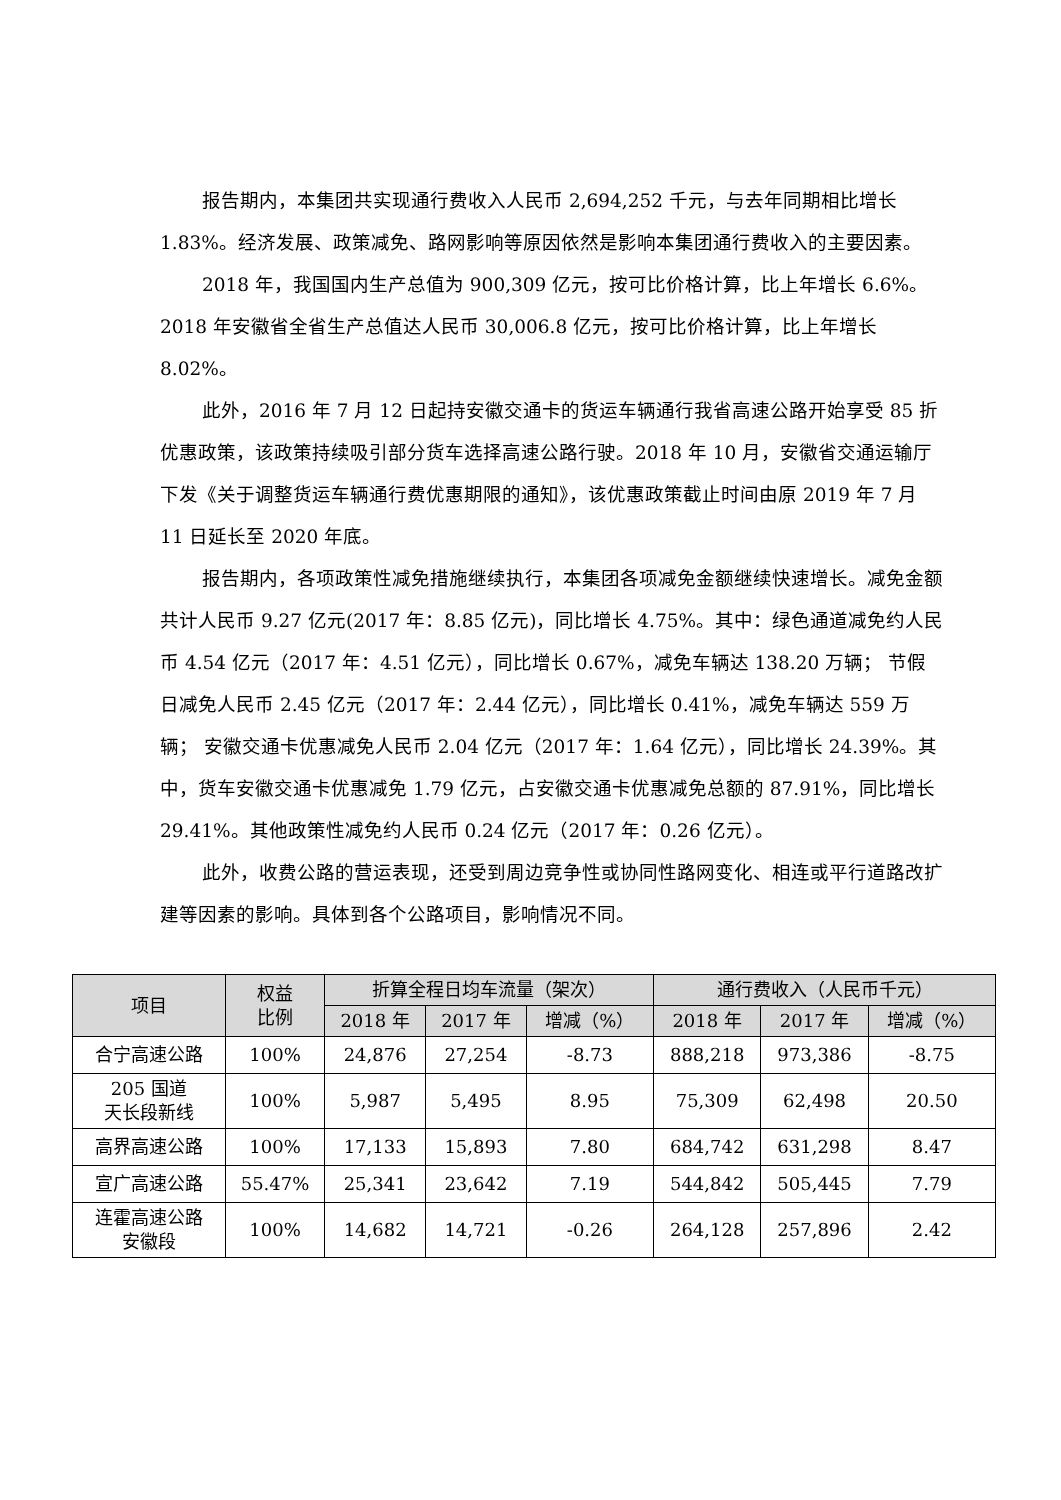报告期内，本集团共实现通行费收入人民币 2,694,252 千元，与去年同期相比增长 1.83%。经济发展、政策减免、路网影响等原因依然是影响本集团通行费收入的主要因素。
2018 年，我国国内生产总值为 900,309 亿元，按可比价格计算，比上年增长 6.6%。2018 年安徽省全省生产总值达人民币 30,006.8 亿元，按可比价格计算，比上年增长 8.02%。
此外，2016 年 7 月 12 日起持安徽交通卡的货运车辆通行我省高速公路开始享受 85 折优惠政策，该政策持续吸引部分货车选择高速公路行驶。2018 年 10 月，安徽省交通运输厅下发《关于调整货运车辆通行费优惠期限的通知》，该优惠政策截止时间由原 2019 年 7 月 11 日延长至 2020 年底。
报告期内，各项政策性减免措施继续执行，本集团各项减免金额继续快速增长。减免金额共计人民币 9.27 亿元(2017 年：8.85 亿元)，同比增长 4.75%。其中：绿色通道减免约人民币 4.54 亿元（2017 年：4.51 亿元），同比增长 0.67%，减免车辆达 138.20 万辆； 节假日减免人民币 2.45 亿元（2017 年：2.44 亿元），同比增长 0.41%，减免车辆达 559 万辆； 安徽交通卡优惠减免人民币 2.04 亿元（2017 年：1.64 亿元），同比增长 24.39%。其中，货车安徽交通卡优惠减免 1.79 亿元，占安徽交通卡优惠减免总额的 87.91%，同比增长 29.41%。其他政策性减免约人民币 0.24 亿元（2017 年：0.26 亿元）。
此外，收费公路的营运表现，还受到周边竞争性或协同性路网变化、相连或平行道路改扩建等因素的影响。具体到各个公路项目，影响情况不同。
| 项目 | 权益 比例 | 折算全程日均车流量（架次） | | | 通行费收入（人民币千元） | | |
| --- | --- | --- | --- | --- | --- | --- | --- |
| | | 2018 年 | 2017 年 | 增减（%） | 2018 年 | 2017 年 | 增减（%） |
| 合宁高速公路 | 100% | 24,876 | 27,254 | -8.73 | 888,218 | 973,386 | -8.75 |
| 205 国道 天长段新线 | 100% | 5,987 | 5,495 | 8.95 | 75,309 | 62,498 | 20.50 |
| 高界高速公路 | 100% | 17,133 | 15,893 | 7.80 | 684,742 | 631,298 | 8.47 |
| 宣广高速公路 | 55.47% | 25,341 | 23,642 | 7.19 | 544,842 | 505,445 | 7.79 |
| 连霍高速公路 安徽段 | 100% | 14,682 | 14,721 | -0.26 | 264,128 | 257,896 | 2.42 |